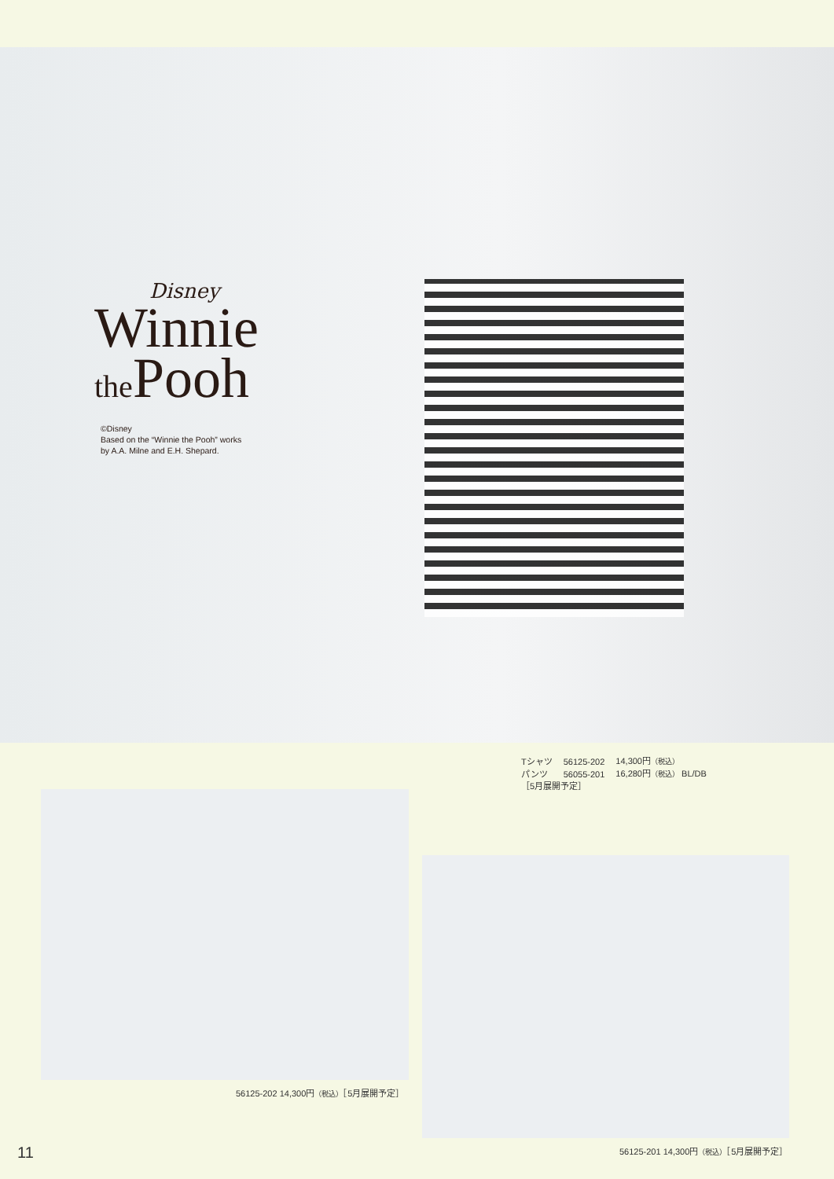Disney
Winnie
the Pooh
©Disney
Based on the “Winnie the Pooh” works
by A.A. Milne and E.H. Shepard.
| Tシャツ | 56125-202 | 14,300円 （税込） |
| パンツ | 56055-201 | 16,280円 （税込） BL/DB |
| ［5月展開予定］ | | |
56125-202 14,300円（税込）［5月展開予定］
11
56125-201 14,300円（税込）［5月展開予定］